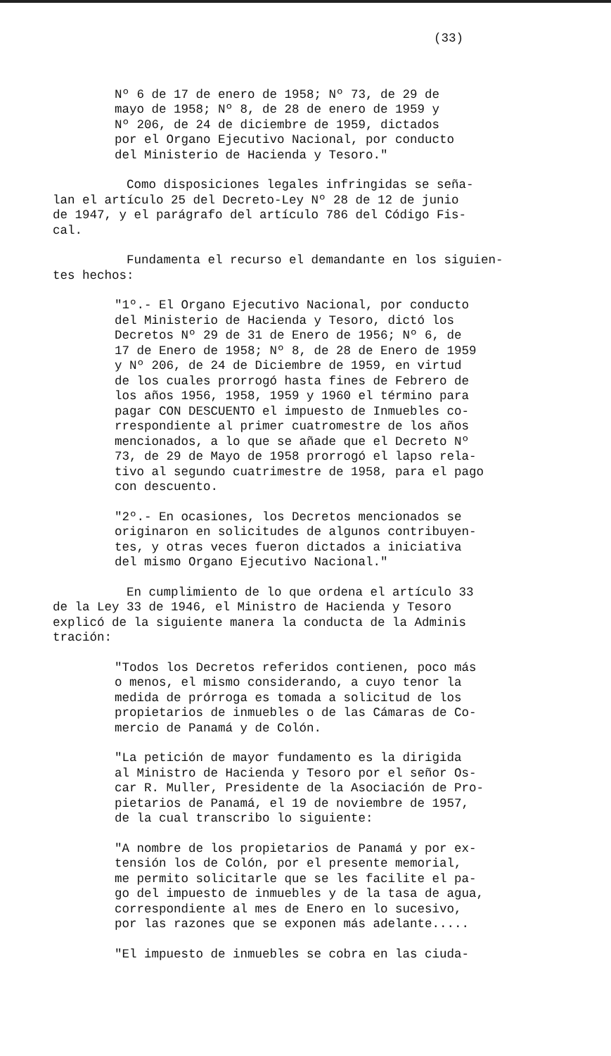(33)
Nº 6 de 17 de enero de 1958; Nº 73, de 29 de mayo de 1958; Nº 8, de 28 de enero de 1959 y Nº 206, de 24 de diciembre de 1959, dictados por el Organo Ejecutivo Nacional, por conducto del Ministerio de Hacienda y Tesoro."
Como disposiciones legales infringidas se seña- lan el artículo 25 del Decreto-Ley Nº 28 de 12 de junio de 1947, y el parágrafo del artículo 786 del Código Fis- cal.
Fundamenta el recurso el demandante en los siguien- tes hechos:
"1º.- El Organo Ejecutivo Nacional, por conducto del Ministerio de Hacienda y Tesoro, dictó los Decretos Nº 29 de 31 de Enero de 1956; Nº 6, de 17 de Enero de 1958; Nº 8, de 28 de Enero de 1959 y Nº 206, de 24 de Diciembre de 1959, en virtud de los cuales prorrogó hasta fines de Febrero de los años 1956, 1958, 1959 y 1960 el término para pagar CON DESCUENTO el impuesto de Inmuebles co- rrespondiente al primer cuatromestre de los años mencionados, a lo que se añade que el Decreto Nº 73, de 29 de Mayo de 1958 prorrogó el lapso rela- tivo al segundo cuatrimestre de 1958, para el pago con descuento.
"2º.- En ocasiones, los Decretos mencionados se originaron en solicitudes de algunos contribuyen- tes, y otras veces fueron dictados a iniciativa del mismo Organo Ejecutivo Nacional."
En cumplimiento de lo que ordena el artículo 33 de la Ley 33 de 1946, el Ministro de Hacienda y Tesoro explicó de la siguiente manera la conducta de la Adminis tración:
"Todos los Decretos referidos contienen, poco más o menos, el mismo considerando, a cuyo tenor la medida de prórroga es tomada a solicitud de los propietarios de inmuebles o de las Cámaras de Co- mercio de Panamá y de Colón.
"La petición de mayor fundamento es la dirigida al Ministro de Hacienda y Tesoro por el señor Os- car R. Muller, Presidente de la Asociación de Pro- pietarios de Panamá, el 19 de noviembre de 1957, de la cual transcribo lo siguiente:
"A nombre de los propietarios de Panamá y por ex- tensión los de Colón, por el presente memorial, me permito solicitarle que se les facilite el pa- go del impuesto de inmuebles y de la tasa de agua, correspondiente al mes de Enero en lo sucesivo, por las razones que se exponen más adelante.....
"El impuesto de inmuebles se cobra en las ciuda-